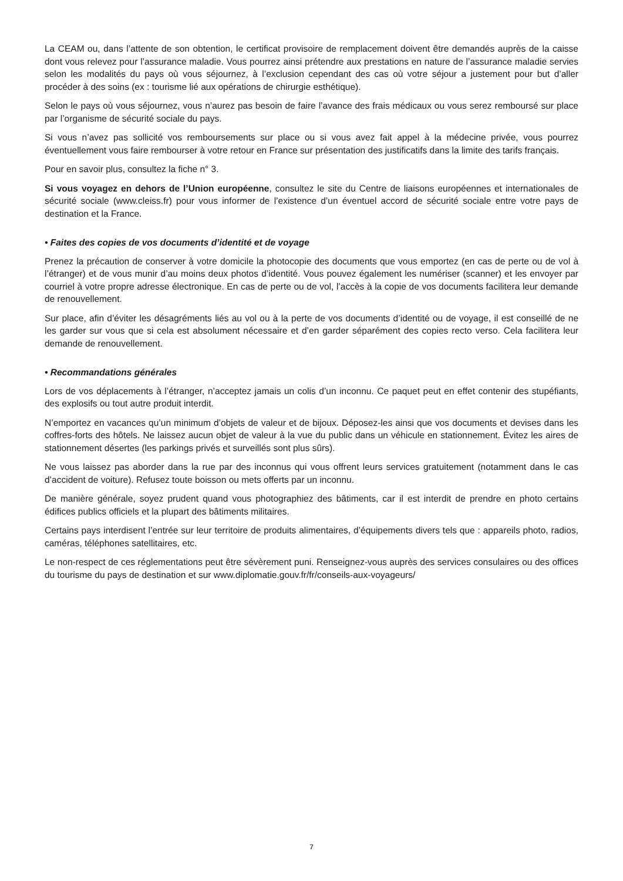La CEAM ou, dans l’attente de son obtention, le certificat provisoire de remplacement doivent être demandés auprès de la caisse dont vous relevez pour l’assurance maladie. Vous pourrez ainsi prétendre aux prestations en nature de l’assurance maladie servies selon les modalités du pays où vous séjournez, à l’exclusion cependant des cas où votre séjour a justement pour but d’aller procéder à des soins (ex : tourisme lié aux opérations de chirurgie esthétique).
Selon le pays où vous séjournez, vous n’aurez pas besoin de faire l’avance des frais médicaux ou vous serez remboursé sur place par l’organisme de sécurité sociale du pays.
Si vous n’avez pas sollicité vos remboursements sur place ou si vous avez fait appel à la médecine privée, vous pourrez éventuellement vous faire rembourser à votre retour en France sur présentation des justificatifs dans la limite des tarifs français.
Pour en savoir plus, consultez la fiche n° 3.
Si vous voyagez en dehors de l’Union européenne, consultez le site du Centre de liaisons européennes et internationales de sécurité sociale (www.cleiss.fr) pour vous informer de l’existence d’un éventuel accord de sécurité sociale entre votre pays de destination et la France.
• Faites des copies de vos documents d’identité et de voyage
Prenez la précaution de conserver à votre domicile la photocopie des documents que vous emportez (en cas de perte ou de vol à l’étranger) et de vous munir d’au moins deux photos d’identité. Vous pouvez également les numériser (scanner) et les envoyer par courriel à votre propre adresse électronique. En cas de perte ou de vol, l’accès à la copie de vos documents facilitera leur demande de renouvellement.
Sur place, afin d’éviter les désagréments liés au vol ou à la perte de vos documents d’identité ou de voyage, il est conseillé de ne les garder sur vous que si cela est absolument nécessaire et d’en garder séparément des copies recto verso. Cela facilitera leur demande de renouvellement.
• Recommandations générales
Lors de vos déplacements à l’étranger, n’acceptez jamais un colis d’un inconnu. Ce paquet peut en effet contenir des stupéfiants, des explosifs ou tout autre produit interdit.
N’emportez en vacances qu’un minimum d’objets de valeur et de bijoux. Déposez-les ainsi que vos documents et devises dans les coffres-forts des hôtels. Ne laissez aucun objet de valeur à la vue du public dans un véhicule en stationnement. Évitez les aires de stationnement désertes (les parkings privés et surveillés sont plus sûrs).
Ne vous laissez pas aborder dans la rue par des inconnus qui vous offrent leurs services gratuitement (notamment dans le cas d’accident de voiture). Refusez toute boisson ou mets offerts par un inconnu.
De manière générale, soyez prudent quand vous photographiez des bâtiments, car il est interdit de prendre en photo certains édifices publics officiels et la plupart des bâtiments militaires.
Certains pays interdisent l’entrée sur leur territoire de produits alimentaires, d’équipements divers tels que : appareils photo, radios, caméras, téléphones satellitaires, etc.
Le non-respect de ces réglementations peut être sévèrement puni. Renseignez-vous auprès des services consulaires ou des offices du tourisme du pays de destination et sur www.diplomatie.gouv.fr/fr/conseils-aux-voyageurs/
7